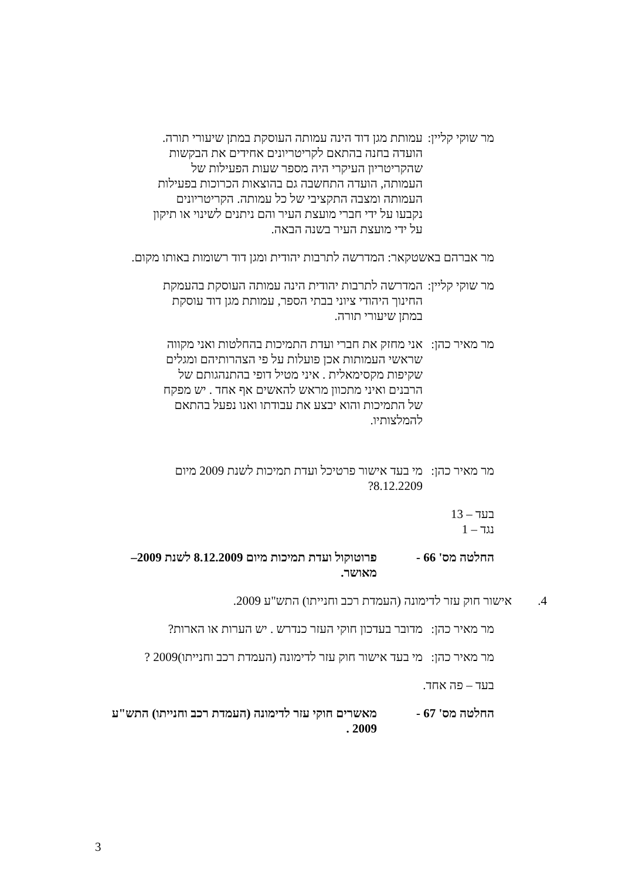מר שוקי קליין:
עמותת מגן דוד הינה עמותה העוסקת במתן שיעורי תורה. הועדה בחנה בהתאם לקריטריונים אחידים את הבקשות שהקריטריון העיקרי היה מספר שעות הפעילות של העמותה, הועדה התחשבה גם בהוצאות הכרוכות בפעילות העמותה ומצבה התקציבי של כל עמותה. הקריטריונים נקבעו על ידי חברי מועצת העיר והם ניתנים לשינוי או תיקון על ידי מועצת העיר בשנה הבאה.
מר אברהם באשטקאר: המדרשה לתרבות יהודית ומגן דוד רשומות באותו מקום.
מר שוקי קליין:
המדרשה לתרבות יהודית הינה עמותה העוסקת בהעמקת החינוך היהודי ציוני בבתי הספר, עמותת מגן דוד עוסקת במתן שיעורי תורה.
מר מאיר כהן:
אני מחזק את חברי ועדת התמיכות בהחלטות ואני מקווה שראשי העמותות אכן פועלות על פי הצהרותיהם ומגלים שקיפות מקסימאלית . איני מטיל דופי בהתנהגותם של הרבנים ואיני מתכוון מראש להאשים אף אחד . יש מפקח של התמיכות והוא יבצע את עבודתו ואנו נפעל בהתאם להמלצותיו.
מר מאיר כהן:
מי בעד אישור פרטיכל ועדת תמיכות לשנת 2009 מיום 8.12.2209?
בעד – 13
נגד – 1
החלטה מס' 66 - פרוטוקול ועדת תמיכות מיום 8.12.2009 לשנת 2009– מאושר.
4. אישור חוק עזר לדימונה (העמדת רכב וחנייתו) התש"ע 2009.
מר מאיר כהן:
מדובר בעדכון חוקי העזר כנדרש . יש הערות או הארות?
מר מאיר כהן:
מי בעד אישור חוק עזר לדימונה (העמדת רכב וחנייתו)2009 ?
בעד – פה אחד.
החלטה מס' 67 - מאשרים חוקי עזר לדימונה (העמדת רכב וחנייתו) התש"ע 2009 .
3